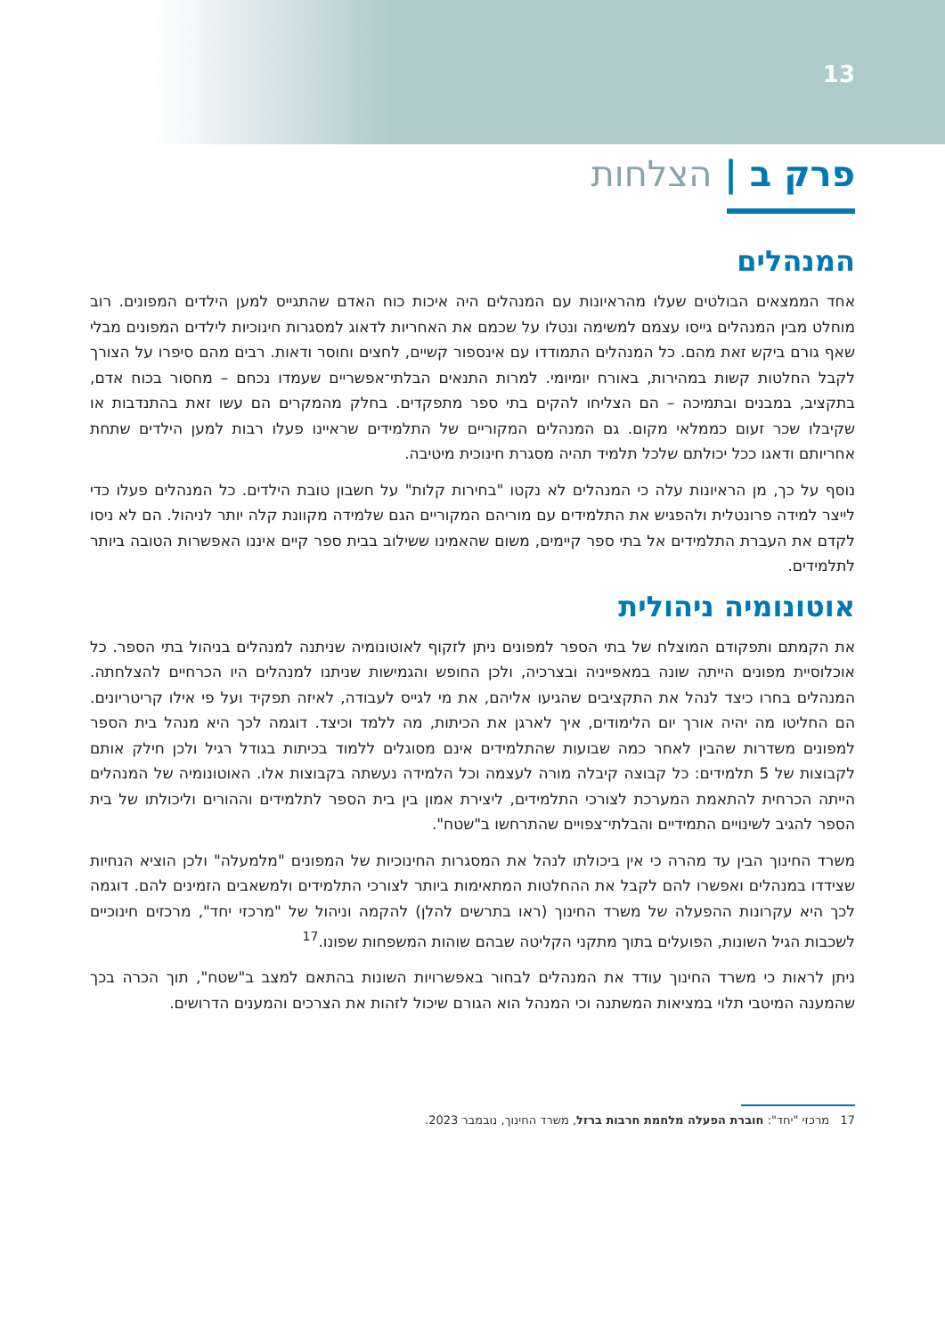13
פרק ב | הצלחות
המנהלים
אחד הממצאים הבולטים שעלו מהראיונות עם המנהלים היה איכות כוח האדם שהתגייס למען הילדים המפונים. רוב מוחלט מבין המנהלים גייסו עצמם למשימה ונטלו על שכמם את האחריות לדאוג למסגרות חינוכיות לילדים המפונים מבלי שאף גורם ביקש זאת מהם. כל המנהלים התמודדו עם אינספור קשיים, לחצים וחוסר ודאות. רבים מהם סיפרו על הצורך לקבל החלטות קשות במהירות, באורח יומיומי. למרות התנאים הבלתי־אפשריים שעמדו נכחם – מחסור בכוח אדם, בתקציב, במבנים ובתמיכה – הם הצליחו להקים בתי ספר מתפקדים. בחלק מהמקרים הם עשו זאת בהתנדבות או שקיבלו שכר זעום כממלאי מקום. גם המנהלים המקוריים של התלמידים שראיינו פעלו רבות למען הילדים שתחת אחריותם ודאגו ככל יכולתם שלכל תלמיד תהיה מסגרת חינוכית מיטיבה.
נוסף על כך, מן הראיונות עלה כי המנהלים לא נקטו "בחירות קלות" על חשבון טובת הילדים. כל המנהלים פעלו כדי לייצר למידה פרונטלית ולהפגיש את התלמידים עם מוריהם המקוריים הגם שלמידה מקוונת קלה יותר לניהול. הם לא ניסו לקדם את העברת התלמידים אל בתי ספר קיימים, משום שהאמינו ששילוב בבית ספר קיים איננו האפשרות הטובה ביותר לתלמידים.
אוטונומיה ניהולית
את הקמתם ותפקודם המוצלח של בתי הספר למפונים ניתן לזקוף לאוטונומיה שניתנה למנהלים בניהול בתי הספר. כל אוכלוסיית מפונים הייתה שונה במאפייניה ובצרכיה, ולכן החופש והגמישות שניתנו למנהלים היו הכרחיים להצלחתה. המנהלים בחרו כיצד לנהל את התקציבים שהגיעו אליהם, את מי לגייס לעבודה, לאיזה תפקיד ועל פי אילו קריטריונים. הם החליטו מה יהיה אורך יום הלימודים, איך לארגן את הכיתות, מה ללמד וכיצד. דוגמה לכך היא מנהל בית הספר למפונים משדרות שהבין לאחר כמה שבועות שהתלמידים אינם מסוגלים ללמוד בכיתות בגודל רגיל ולכן חילק אותם לקבוצות של 5 תלמידים: כל קבוצה קיבלה מורה לעצמה וכל הלמידה נעשתה בקבוצות אלו. האוטונומיה של המנהלים הייתה הכרחית להתאמת המערכת לצורכי התלמידים, ליצירת אמון בין בית הספר לתלמידים וההורים וליכולתו של בית הספר להגיב לשינויים התמידיים והבלתי־צפויים שהתרחשו ב"שטח".
משרד החינוך הבין עד מהרה כי אין ביכולתו לנהל את המסגרות החינוכיות של המפונים "מלמעלה" ולכן הוציא הנחיות שצידדו במנהלים ואפשרו להם לקבל את ההחלטות המתאימות ביותר לצורכי התלמידים ולמשאבים הזמינים להם. דוגמה לכך היא עקרונות ההפעלה של משרד החינוך (ראו בתרשים להלן) להקמה וניהול של "מרכזי יחד", מרכזים חינוכיים לשכבות הגיל השונות, הפועלים בתוך מתקני הקליטה שבהם שוהות המשפחות שפונו.<sup>17</sup>
ניתן לראות כי משרד החינוך עודד את המנהלים לבחור באפשרויות השונות בהתאם למצב ב"שטח", תוך הכרה בכך שהמענה המיטבי תלוי במציאות המשתנה וכי המנהל הוא הגורם שיכול לזהות את הצרכים והמענים הדרושים.
17 מרכזי "יחד": חוברת הפעלה מלחמת חרבות ברזל, משרד החינוך, נובמבר 2023.